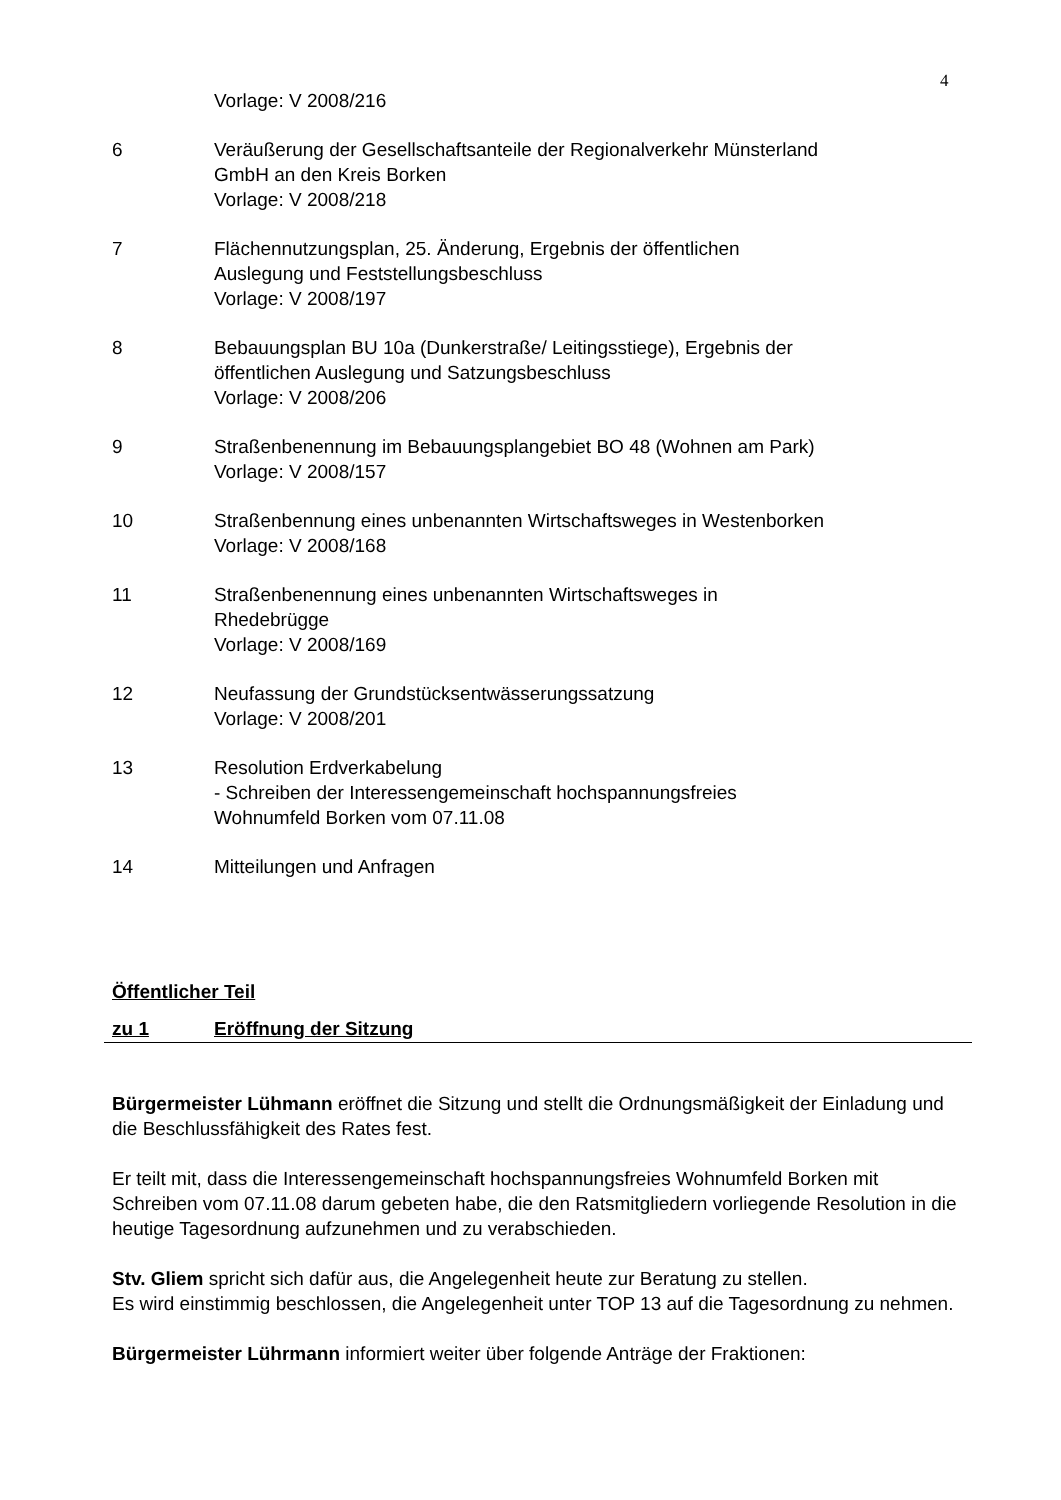4
Vorlage: V 2008/216
6 Veräußerung der Gesellschaftsanteile der Regionalverkehr Münsterland
GmbH an den Kreis Borken
Vorlage: V 2008/218
7 Flächennutzungsplan, 25. Änderung, Ergebnis der öffentlichen
Auslegung und Feststellungsbeschluss
Vorlage: V 2008/197
8 Bebauungsplan BU 10a (Dunkerstraße/ Leitingsstiege), Ergebnis der
öffentlichen Auslegung und Satzungsbeschluss
Vorlage: V 2008/206
9 Straßenbenennung im Bebauungsplangebiet BO 48 (Wohnen am Park)
Vorlage: V 2008/157
10 Straßenbennung eines unbenannten Wirtschaftsweges in Westenborken
Vorlage: V 2008/168
11 Straßenbenennung eines unbenannten Wirtschaftsweges in
Rhedebrügge
Vorlage: V 2008/169
12 Neufassung der Grundstücksentwässerungssatzung
Vorlage: V 2008/201
13 Resolution Erdverkabelung
- Schreiben der Interessengemeinschaft hochspannungsfreies
Wohnumfeld Borken vom 07.11.08
14 Mitteilungen und Anfragen
Öffentlicher Teil
zu 1 Eröffnung der Sitzung
Bürgermeister Lühmann eröffnet die Sitzung und stellt die Ordnungsmäßigkeit der Einladung und die Beschlussfähigkeit des Rates fest.
Er teilt mit, dass die Interessengemeinschaft hochspannungsfreies Wohnumfeld Borken mit Schreiben vom 07.11.08 darum gebeten habe, die den Ratsmitgliedern vorliegende Resolution in die heutige Tagesordnung aufzunehmen und zu verabschieden.
Stv. Gliem spricht sich dafür aus, die Angelegenheit heute zur Beratung zu stellen.
Es wird einstimmig beschlossen, die Angelegenheit unter TOP 13 auf die Tagesordnung zu nehmen.
Bürgermeister Lührmann informiert weiter über folgende Anträge der Fraktionen: